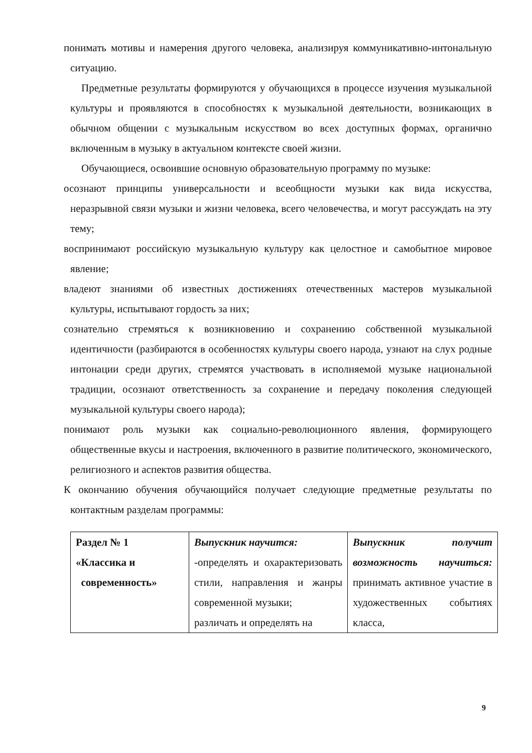понимать мотивы и намерения другого человека, анализируя коммуникативно-интональную ситуацию.
Предметные результаты формируются у обучающихся в процессе изучения музыкальной культуры и проявляются в способностях к музыкальной деятельности, возникающих в обычном общении с музыкальным искусством во всех доступных формах, органично включенным в музыку в актуальном контексте своей жизни.
Обучающиеся, освоившие основную образовательную программу по музыке:
осознают принципы универсальности и всеобщности музыки как вида искусства, неразрывной связи музыки и жизни человека, всего человечества, и могут рассуждать на эту тему;
воспринимают российскую музыкальную культуру как целостное и самобытное мировое явление;
владеют знаниями об известных достижениях отечественных мастеров музыкальной культуры, испытывают гордость за них;
сознательно стремяться к возникновению и сохранению собственной музыкальной идентичности (разбираются в особенностях культуры своего народа, узнают на слух родные интонации среди других, стремятся участвовать в исполняемой музыке национальной традиции, осознают ответственность за сохранение и передачу поколения следующей музыкальной культуры своего народа);
понимают роль музыки как социально-революционного явления, формирующего общественные вкусы и настроения, включенного в развитие политического, экономического, религиозного и аспектов развития общества.
К окончанию обучения обучающийся получает следующие предметные результаты по контактным разделам программы:
| Раздел № 1 «Классика и современность» | Выпускник научится: -определять и охарактеризовать стили, направления и жанры современной музыки; различать и определять на | Выпускник получит возможность научиться: принимать активное участие в художественных событиях класса, |
9